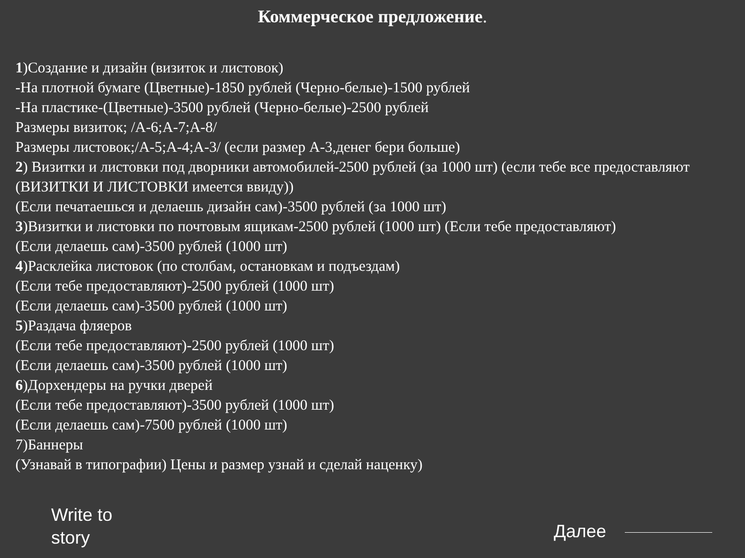Коммерческое предложение.
1)Создание и дизайн (визиток и листовок)
-На плотной бумаге (Цветные)-1850 рублей (Черно-белые)-1500 рублей
-На пластике-(Цветные)-3500 рублей (Черно-белые)-2500 рублей
Размеры визиток; /А-6;А-7;А-8/
Размеры листовок;/А-5;А-4;А-3/ (если размер А-3,денег бери больше)
2) Визитки и листовки под дворники автомобилей-2500 рублей (за 1000 шт) (если тебе все предоставляют (ВИЗИТКИ И ЛИСТОВКИ имеется ввиду))
(Если печатаешься и делаешь дизайн сам)-3500 рублей (за 1000 шт)
3)Визитки и листовки по почтовым ящикам-2500 рублей (1000 шт) (Если тебе предоставляют)
(Если делаешь сам)-3500 рублей (1000 шт)
4)Расклейка листовок (по столбам, остановкам и подъездам)
(Если тебе предоставляют)-2500 рублей (1000 шт)
(Если делаешь сам)-3500 рублей (1000 шт)
5)Раздача фляеров
(Если тебе предоставляют)-2500 рублей (1000 шт)
(Если делаешь сам)-3500 рублей (1000 шт)
6)Дорхендеры на ручки дверей
(Если тебе предоставляют)-3500 рублей (1000 шт)
(Если делаешь сам)-7500 рублей (1000 шт)
7)Баннеры
(Узнавай в типографии) Цены и размер узнай и сделай наценку)
Write to
story
Далее